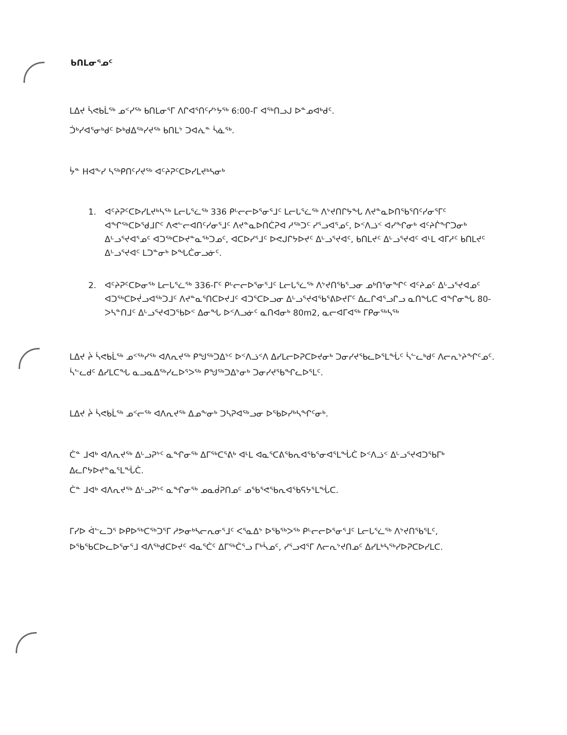ᑲᑎᒪᓂᕐᓄᑦ
ᒪᐃᔪ ᓵᕙᑲᒫᖅ ᓄᑉᓯᖅ ᑲᑎᒪᓂᕐᒥ ᐱᒋᐊᕐᑎᑦᓯᔾᔭᖅ 6:00-ᒥ ᐊᖅᑎᓗᒍ ᐅᓐᓄᐊᒃᑯᑦ.
ᑑᒃᓯᐊᕐᓂᒃᑯᑦ ᐅᒃᑯᐃᖅᓯᔪᖅ ᑲᑎᒪᔾ ᑐᐊᕇᓐ ᓵᓈᖅ.
ᔮᓐ ᕼᐊᖕᓯ ᓴᖅᑭᑎᑦᓯᔪᖅ ᐊᑦᔨᕈᑦᑕᐅᓯᒪᔪᒃᓴᓂᒃ
1. ᐊᑦᔨᕈᑦᑕᐅᓯᒪᔪᒃᓴᖅ ᒪᓕᒐᕐᓛᖅ 336 ᑭᒡᓕᓕᐅᕐᓂᕐᒧᑦ ᒪᓕᒐᕐᓛᖅ ᐱᔾᔪᑎᒋᔭᖓ ᐱᔪᓐᓇᐅᑎᖃᕐᑎᑦᓯᓂᕐᒥᑦ ᐊᖏᖅᑕᐅᕐᑯᒧᒋᑦ ᐱᕙᓪᓕᐊᑎᑦᓯᓂᕐᒧᑦ ᐱᔪᓐᓇᐅᑎᑖᕈᐊ ᓱᖅᑐᑦ ᓯᕐᓗᐊᕐᓄᑦ, ᐅᑉᐱᓘᑉ ᐊᓯᖏᓂᒃ ᐊᑦᔨᒌᖏᑐᓂᒃ ᐃᒡᓗᕐᔪᐊᕐᓄᑦ ᐊᑐᖅᑕᐅᔪᓐᓇᖅᑐᓄᑦ, ᐊᑕᐅᓯᕐᒧᑦ ᐅᕙᒍᒋᔭᐅᔪᑦ ᐃᒡᓗᕐᔪᐊᑦ, ᑲᑎᒪᔪᑦ ᐃᒡᓗᕐᔪᐊᑦ ᐊᒻᒪ ᐊᒥᓱᑦ ᑲᑎᒪᔪᑦ ᐃᒡᓗᕐᔪᐊᑦ ᒪᑐᓐᓂᒃ ᐅᖓᑖᓂᓗᓃᑦ.
2. ᐊᑦᔨᕈᑦᑕᐅᓂᖅ ᒪᓕᒐᕐᓛᖅ 336-ᒥᑦ ᑭᒡᓕᓕᐅᕐᓂᕐᒧᑦ ᒪᓕᒐᕐᓛᖅ ᐱᔾᔪᑎᖃᕐᓗᓂ ᓄᒃᑎᕐᓂᖏᑦ ᐊᑦᔨᓄᑦ ᐃᒡᓗᕐᔪᐊᓄᑦ ᐊᑐᖅᑕᐅᔫᓗᐊᖅᑐᒧᑦ ᐱᔪᓐᓇᕐᑎᑕᐅᔪᒧᑦ ᐊᑐᕐᑕᐅᓗᓂ ᐃᒡᓗᕐᔪᐊᖃᕐᕕᐅᔪᒥᑦ ᐃᓚᒋᐊᕐᓗᒋᓗ ᓇᑎᖓᑕ ᐊᖏᓂᖓ 80-ᐳᓴᓐᑎᒧᑦ ᐃᒡᓗᕐᔪᐊᑐᖃᐅᑉ ᐃᓂᖓ ᐅᑉᐱᓗᓃᑦ ᓇᑎᐊᓂᒃ 80m2, ᓇᓕᐊᒥᐊᖅ ᒥᑭᓂᖅᓴᖅ
ᒪᐃᔪ ᔩ ᓵᕙᑲᒫᖅ ᓄᑉᖅᓯᖅ ᐊᐱᕆᔪᖅ ᑭᖑᖅᑐᐃᔾᑦ ᐅᑉᐱᓘᑉᐱ ᐃᓯᒪᓕᐅᕈᑕᐅᔪᓂᒃ ᑐᓂᓯᔪᖃᓚᐅᕐᒪᖔᑦ ᓵᓪᓚᒃᑯᑦ ᐱᓕᕆᔾᔨᖏᑦᓄᑦ. ᓵᓪᓚᑯᑦ ᐃᓯᒪᑕᖓ ᓇᓗᓇᐃᖅᓯᓚᐅᕐᐳᖅ ᑭᖑᖅᑐᐃᔾᓂᒃ ᑐᓂᓯᔪᖃᖏᓚᐅᕐᒪᑦ.
ᒪᐃᔪ ᔩ ᓵᕙᑲᒫᖅ ᓄᑉᓕᖅ ᐊᐱᕆᔪᖅ ᐃᓄᖕᓂᒃ ᑐᓴᕈᐊᖅᓗᓂ ᐅᖃᐅᓯᒃᓴᖏᑦᓂᒃ.
ᑖᓐ ᒧᐊᒃ ᐊᐱᕆᔪᖅ ᐃᒡᓗᕈᔾᑦ ᓇᖏᓂᖅ ᐃᒥᖅᑕᕐᕕᒃ ᐊᒻᒪ ᐊᓇᕐᑕᕕᖃᕆᐊᖃᕐᓂᐊᕐᒪᖔᑖ ᐅᑉᐱᓘᑉ ᐃᒡᓗᕐᔪᐊᑐᖃᒥᒃ ᐃᓚᒋᔭᐅᔪᓐᓇᕐᒪᖔᑖ.
ᑖᓐ ᒧᐊᒃ ᐊᐱᕆᔪᖅ ᐃᒡᓗᕈᔾᑦ ᓇᖏᓂᖅ ᓄᓇᑰᕈᑎᓄᑦ ᓄᖃᕐᕙᖃᕆᐊᖃᕋᔭᕐᒪᖔᑕ.
ᒥᓯᐅ ᐋᓪᓚᑐᕐ ᐅᑭᐅᖅᑕᖅᑐᕐᒥ ᓱᕗᓂᒃᓴᓕᕆᓂᕐᒧᑦ ᐸᕐᓇᐃᔾ ᐅᖃᖅᐳᖅ ᑭᒡᓕᓕᐅᕐᓂᕐᒧᑦ ᒪᓕᒐᕐᓛᖅ ᐱᔾᔪᑎᖃᕐᒪᑦ, ᐅᖃᖃᑕᐅᓚᐅᕐᓂᕐᒧ ᐊᐱᖅᑯᑕᐅᔪᑦ ᐊᓇᕐᑖᑦ ᐃᒥᖅᑖᕐᓗ ᒥᒃᓵᓄᑦ, ᓯᕐᓗᐊᕐᒥ ᐱᓕᕆᔾᔪᑎᓄᑦ ᐃᓯᒪᒃᓴᖅᓯᐅᕈᑕᐅᓯᒪᑕ.